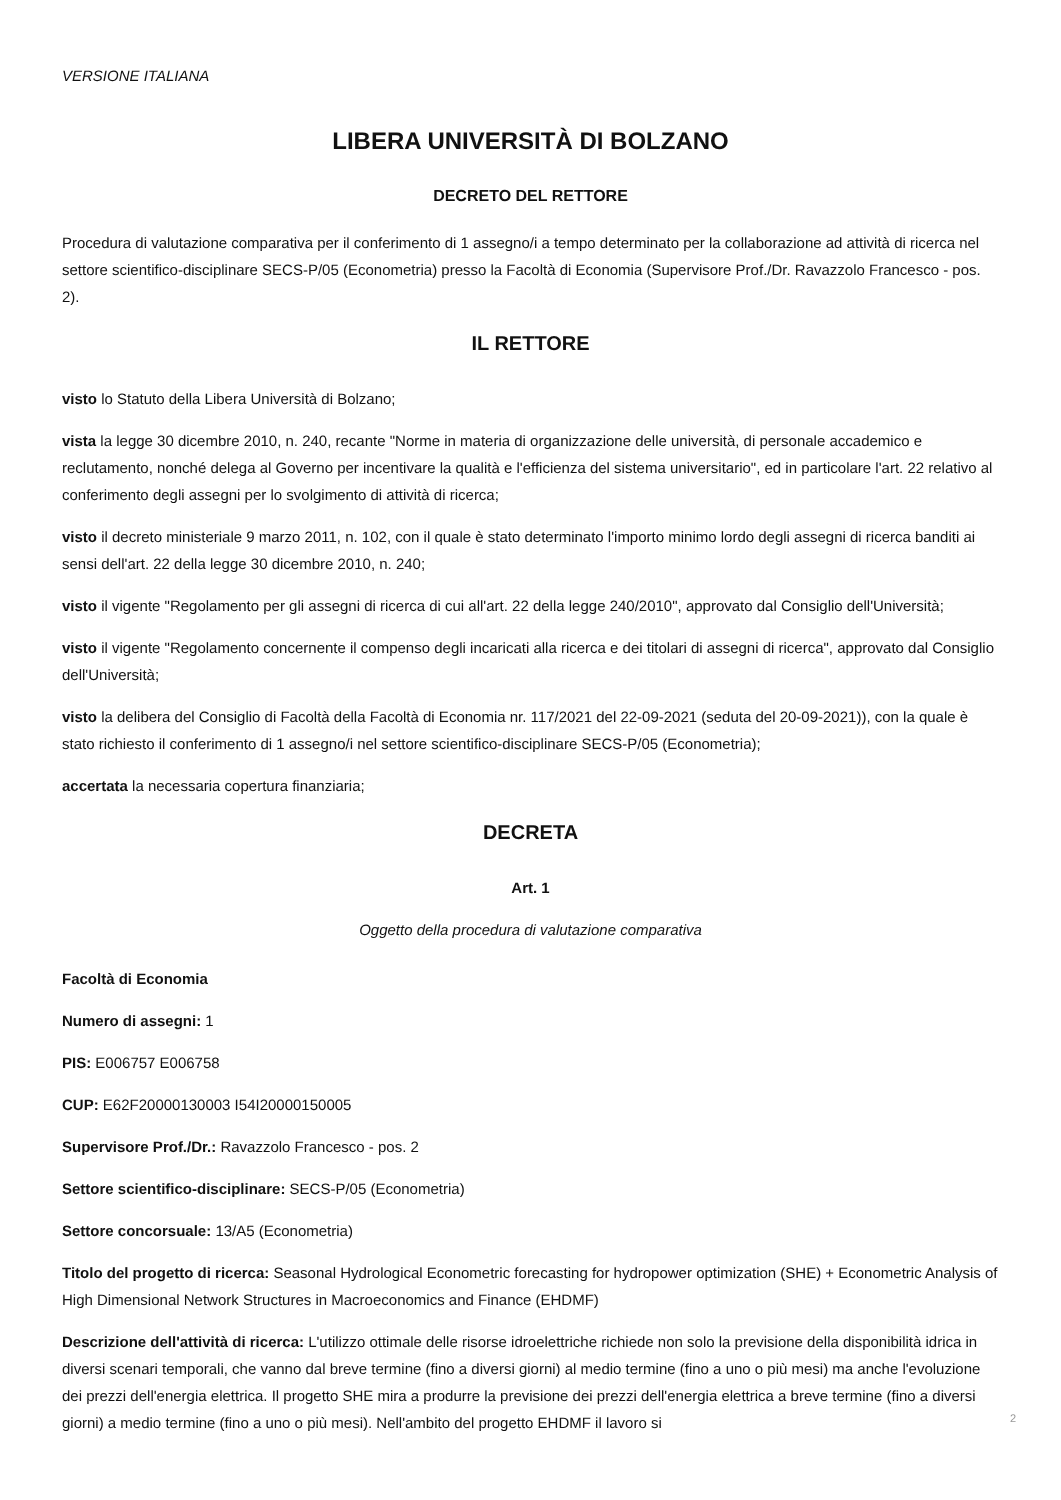VERSIONE ITALIANA
LIBERA UNIVERSITÀ DI BOLZANO
DECRETO DEL RETTORE
Procedura di valutazione comparativa per il conferimento di 1 assegno/i a tempo determinato per la collaborazione ad attività di ricerca nel settore scientifico-disciplinare SECS-P/05 (Econometria) presso la Facoltà di Economia (Supervisore Prof./Dr. Ravazzolo Francesco - pos. 2).
IL RETTORE
visto lo Statuto della Libera Università di Bolzano;
vista la legge 30 dicembre 2010, n. 240, recante "Norme in materia di organizzazione delle università, di personale accademico e reclutamento, nonché delega al Governo per incentivare la qualità e l'efficienza del sistema universitario", ed in particolare l'art. 22 relativo al conferimento degli assegni per lo svolgimento di attività di ricerca;
visto il decreto ministeriale 9 marzo 2011, n. 102, con il quale è stato determinato l'importo minimo lordo degli assegni di ricerca banditi ai sensi dell'art. 22 della legge 30 dicembre 2010, n. 240;
visto il vigente "Regolamento per gli assegni di ricerca di cui all'art. 22 della legge 240/2010", approvato dal Consiglio dell'Università;
visto il vigente "Regolamento concernente il compenso degli incaricati alla ricerca e dei titolari di assegni di ricerca", approvato dal Consiglio dell'Università;
visto la delibera del Consiglio di Facoltà della Facoltà di Economia nr. 117/2021 del 22-09-2021 (seduta del 20-09-2021)), con la quale è stato richiesto il conferimento di 1 assegno/i nel settore scientifico-disciplinare SECS-P/05 (Econometria);
accertata la necessaria copertura finanziaria;
DECRETA
Art. 1
Oggetto della procedura di valutazione comparativa
Facoltà di Economia
Numero di assegni: 1
PIS: E006757 E006758
CUP: E62F20000130003 I54I20000150005
Supervisore Prof./Dr.: Ravazzolo Francesco - pos. 2
Settore scientifico-disciplinare: SECS-P/05 (Econometria)
Settore concorsuale: 13/A5 (Econometria)
Titolo del progetto di ricerca: Seasonal Hydrological Econometric forecasting for hydropower optimization (SHE) + Econometric Analysis of High Dimensional Network Structures in Macroeconomics and Finance (EHDMF)
Descrizione dell'attività di ricerca: L'utilizzo ottimale delle risorse idroelettriche richiede non solo la previsione della disponibilità idrica in diversi scenari temporali, che vanno dal breve termine (fino a diversi giorni) al medio termine (fino a uno o più mesi) ma anche l'evoluzione dei prezzi dell'energia elettrica. Il progetto SHE mira a produrre la previsione dei prezzi dell'energia elettrica a breve termine (fino a diversi giorni) a medio termine (fino a uno o più mesi). Nell'ambito del progetto EHDMF il lavoro si
2